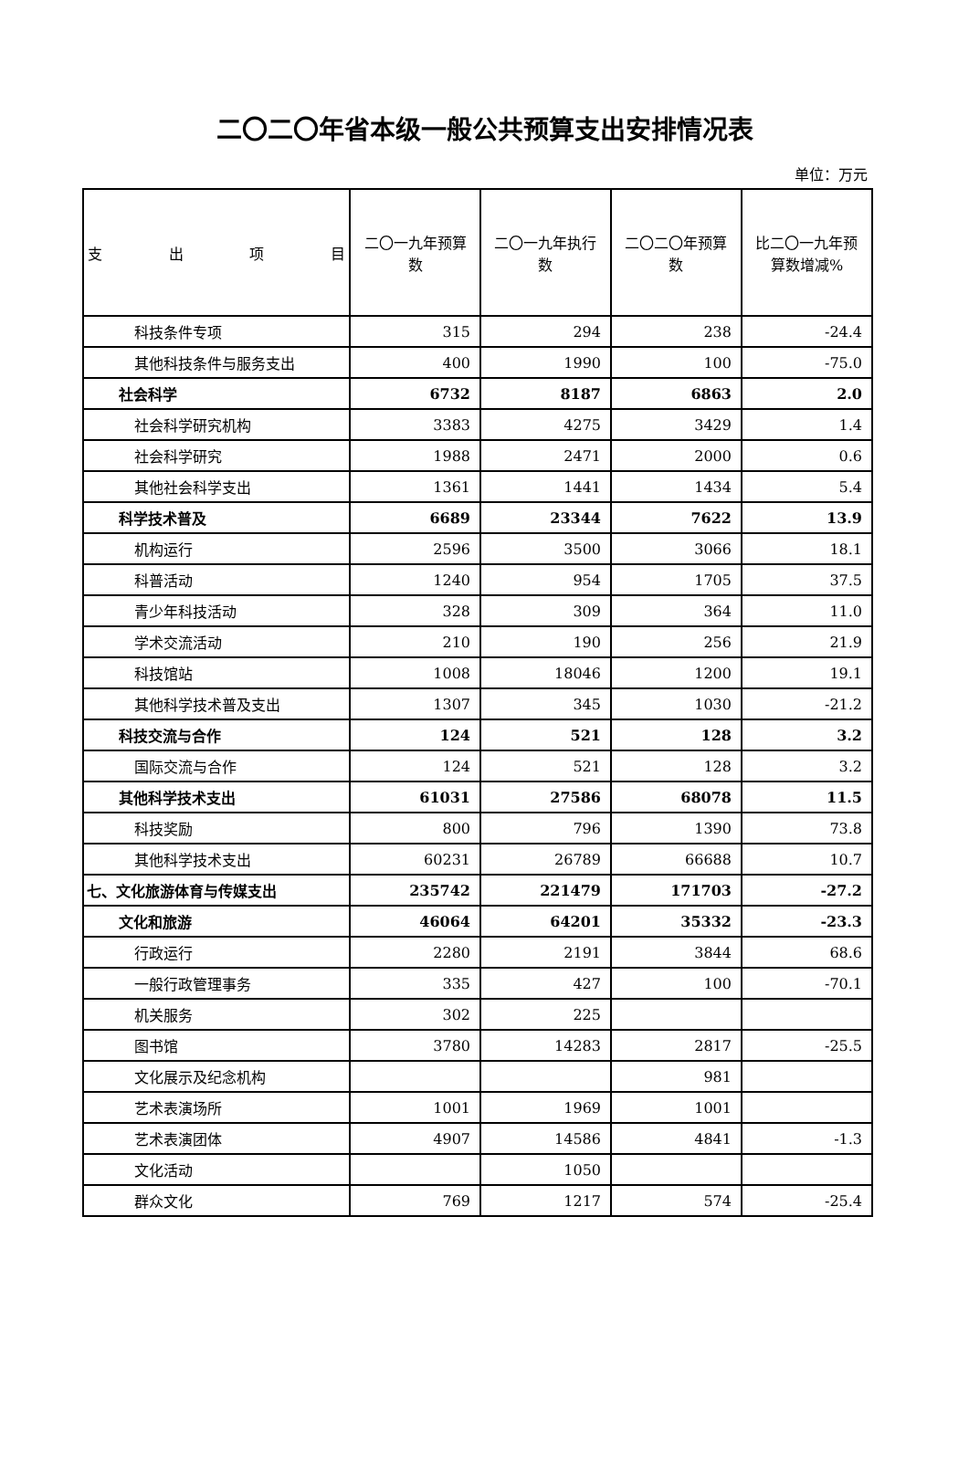二〇二〇年省本级一般公共预算支出安排情况表
单位：万元
| 支 出 项 目 | 二〇一九年预算数 | 二〇一九年执行数 | 二〇二〇年预算数 | 比二〇一九年预算数增减% |
| --- | --- | --- | --- | --- |
| 科技条件专项 | 315 | 294 | 238 | -24.4 |
| 其他科技条件与服务支出 | 400 | 1990 | 100 | -75.0 |
| 社会科学 | 6732 | 8187 | 6863 | 2.0 |
| 社会科学研究机构 | 3383 | 4275 | 3429 | 1.4 |
| 社会科学研究 | 1988 | 2471 | 2000 | 0.6 |
| 其他社会科学支出 | 1361 | 1441 | 1434 | 5.4 |
| 科学技术普及 | 6689 | 23344 | 7622 | 13.9 |
| 机构运行 | 2596 | 3500 | 3066 | 18.1 |
| 科普活动 | 1240 | 954 | 1705 | 37.5 |
| 青少年科技活动 | 328 | 309 | 364 | 11.0 |
| 学术交流活动 | 210 | 190 | 256 | 21.9 |
| 科技馆站 | 1008 | 18046 | 1200 | 19.1 |
| 其他科学技术普及支出 | 1307 | 345 | 1030 | -21.2 |
| 科技交流与合作 | 124 | 521 | 128 | 3.2 |
| 国际交流与合作 | 124 | 521 | 128 | 3.2 |
| 其他科学技术支出 | 61031 | 27586 | 68078 | 11.5 |
| 科技奖励 | 800 | 796 | 1390 | 73.8 |
| 其他科学技术支出 | 60231 | 26789 | 66688 | 10.7 |
| 七、文化旅游体育与传媒支出 | 235742 | 221479 | 171703 | -27.2 |
| 文化和旅游 | 46064 | 64201 | 35332 | -23.3 |
| 行政运行 | 2280 | 2191 | 3844 | 68.6 |
| 一般行政管理事务 | 335 | 427 | 100 | -70.1 |
| 机关服务 | 302 | 225 | | |
| 图书馆 | 3780 | 14283 | 2817 | -25.5 |
| 文化展示及纪念机构 | | | 981 | |
| 艺术表演场所 | 1001 | 1969 | 1001 | |
| 艺术表演团体 | 4907 | 14586 | 4841 | -1.3 |
| 文化活动 | | 1050 | | |
| 群众文化 | 769 | 1217 | 574 | -25.4 |